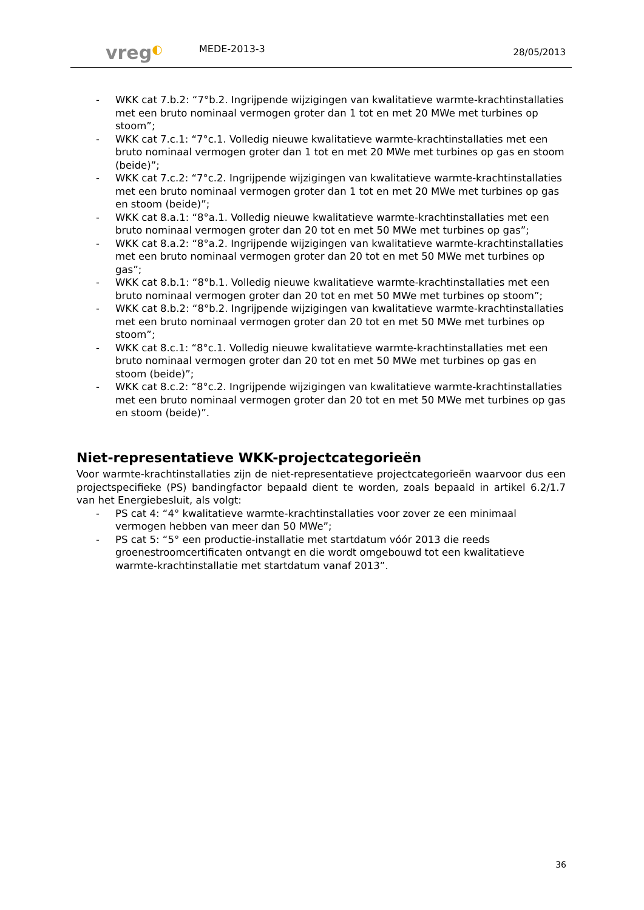vreg◐ MEDE-2013-3 28/05/2013
WKK cat 7.b.2: “7°b.2. Ingrijpende wijzigingen van kwalitatieve warmte-krachtinstallaties met een bruto nominaal vermogen groter dan 1 tot en met 20 MWe met turbines op stoom”;
WKK cat 7.c.1: “7°c.1. Volledig nieuwe kwalitatieve warmte-krachtinstallaties met een bruto nominaal vermogen groter dan 1 tot en met 20 MWe met turbines op gas en stoom (beide)”;
WKK cat 7.c.2: “7°c.2. Ingrijpende wijzigingen van kwalitatieve warmte-krachtinstallaties met een bruto nominaal vermogen groter dan 1 tot en met 20 MWe met turbines op gas en stoom (beide)”;
WKK cat 8.a.1: “8°a.1. Volledig nieuwe kwalitatieve warmte-krachtinstallaties met een bruto nominaal vermogen groter dan 20 tot en met 50 MWe met turbines op gas”;
WKK cat 8.a.2: “8°a.2. Ingrijpende wijzigingen van kwalitatieve warmte-krachtinstallaties met een bruto nominaal vermogen groter dan 20 tot en met 50 MWe met turbines op gas”;
WKK cat 8.b.1: “8°b.1. Volledig nieuwe kwalitatieve warmte-krachtinstallaties met een bruto nominaal vermogen groter dan 20 tot en met 50 MWe met turbines op stoom”;
WKK cat 8.b.2: “8°b.2. Ingrijpende wijzigingen van kwalitatieve warmte-krachtinstallaties met een bruto nominaal vermogen groter dan 20 tot en met 50 MWe met turbines op stoom”;
WKK cat 8.c.1: “8°c.1. Volledig nieuwe kwalitatieve warmte-krachtinstallaties met een bruto nominaal vermogen groter dan 20 tot en met 50 MWe met turbines op gas en stoom (beide)”;
WKK cat 8.c.2: “8°c.2. Ingrijpende wijzigingen van kwalitatieve warmte-krachtinstallaties met een bruto nominaal vermogen groter dan 20 tot en met 50 MWe met turbines op gas en stoom (beide)”.
Niet-representatieve WKK-projectcategorieën
Voor warmte-krachtinstallaties zijn de niet-representatieve projectcategorieën waarvoor dus een projectspecifieke (PS) bandingfactor bepaald dient te worden, zoals bepaald in artikel 6.2/1.7 van het Energiebesluit, als volgt:
PS cat 4: “4° kwalitatieve warmte-krachtinstallaties voor zover ze een minimaal vermogen hebben van meer dan 50 MWe”;
PS cat 5: “5° een productie-installatie met startdatum vóór 2013 die reeds groenestroomcertificaten ontvangt en die wordt omgebouwd tot een kwalitatieve warmte-krachtinstallatie met startdatum vanaf 2013”.
36